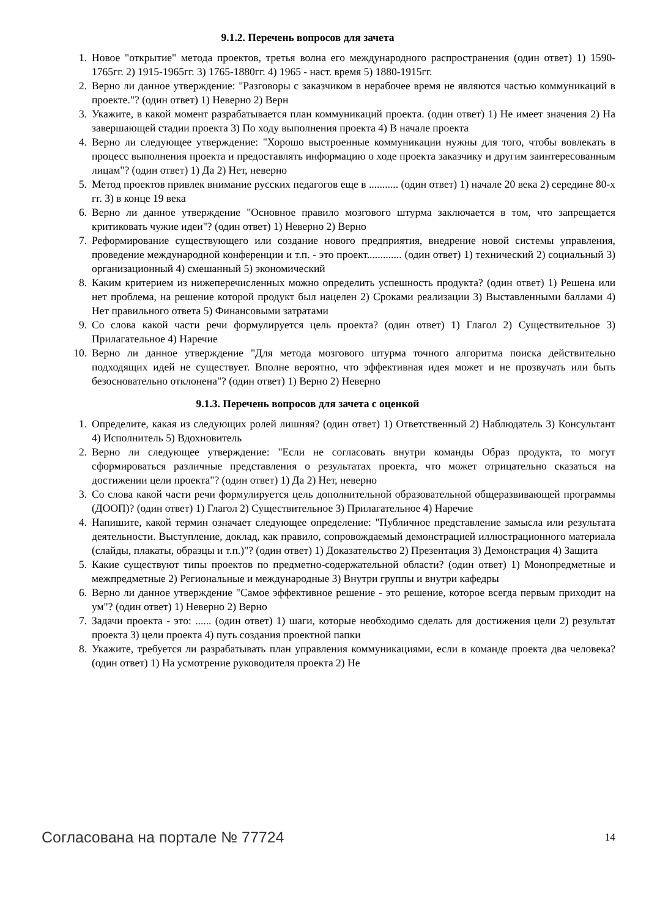9.1.2. Перечень вопросов для зачета
1. Новое "открытие" метода проектов, третья волна его международного распространения (один ответ) 1) 1590-1765гг. 2) 1915-1965гг. 3) 1765-1880гг. 4) 1965 - наст. время 5) 1880-1915гг.
2. Верно ли данное утверждение: "Разговоры с заказчиком в нерабочее время не являются частью коммуникаций в проекте."? (один ответ) 1) Неверно 2) Верн
3. Укажите, в какой момент разрабатывается план коммуникаций проекта. (один ответ) 1) Не имеет значения 2) На завершающей стадии проекта 3) По ходу выполнения проекта 4) В начале проекта
4. Верно ли следующее утверждение: "Хорошо выстроенные коммуникации нужны для того, чтобы вовлекать в процесс выполнения проекта и предоставлять информацию о ходе проекта заказчику и другим заинтересованным лицам"? (один ответ) 1) Да 2) Нет, неверно
5. Метод проектов привлек внимание русских педагогов еще в ........... (один ответ) 1) начале 20 века 2) середине 80-х гг. 3) в конце 19 века
6. Верно ли данное утверждение "Основное правило мозгового штурма заключается в том, что запрещается критиковать чужие идеи"? (один ответ) 1) Неверно 2) Верно
7. Реформирование существующего или создание нового предприятия, внедрение новой системы управления, проведение международной конференции и т.п. - это проект............. (один ответ) 1) технический 2) социальный 3) организационный 4) смешанный 5) экономический
8. Каким критерием из нижеперечисленных можно определить успешность продукта? (один ответ) 1) Решена или нет проблема, на решение которой продукт был нацелен 2) Сроками реализации 3) Выставленными баллами 4) Нет правильного ответа 5) Финансовыми затратами
9. Со слова какой части речи формулируется цель проекта? (один ответ) 1) Глагол 2) Существительное 3) Прилагательное 4) Наречие
10. Верно ли данное утверждение "Для метода мозгового штурма точного алгоритма поиска действительно подходящих идей не существует. Вполне вероятно, что эффективная идея может и не прозвучать или быть безосновательно отклонена"? (один ответ) 1) Верно 2) Неверно
9.1.3. Перечень вопросов для зачета с оценкой
1. Определите, какая из следующих ролей лишняя? (один ответ) 1) Ответственный 2) Наблюдатель 3) Консультант 4) Исполнитель 5) Вдохновитель
2. Верно ли следующее утверждение: "Если не согласовать внутри команды Образ продукта, то могут сформироваться различные представления о результатах проекта, что может отрицательно сказаться на достижении цели проекта"? (один ответ) 1) Да 2) Нет, неверно
3. Со слова какой части речи формулируется цель дополнительной образовательной общеразвивающей программы (ДООП)? (один ответ) 1) Глагол 2) Существительное 3) Прилагательное 4) Наречие
4. Напишите, какой термин означает следующее определение: "Публичное представление замысла или результата деятельности. Выступление, доклад, как правило, сопровождаемый демонстрацией иллюстрационного материала (слайды, плакаты, образцы и т.п.)"? (один ответ) 1) Доказательство 2) Презентация 3) Демонстрация 4) Защита
5. Какие существуют типы проектов по предметно-содержательной области? (один ответ) 1) Монопредметные и межпредметные 2) Региональные и международные 3) Внутри группы и внутри кафедры
6. Верно ли данное утверждение "Самое эффективное решение - это решение, которое всегда первым приходит на ум"? (один ответ) 1) Неверно 2) Верно
7. Задачи проекта - это: ...... (один ответ) 1) шаги, которые необходимо сделать для достижения цели 2) результат проекта 3) цели проекта 4) путь создания проектной папки
8. Укажите, требуется ли разрабатывать план управления коммуникациями, если в команде проекта два человека? (один ответ) 1) На усмотрение руководителя проекта 2) Не
Согласована на портале № 77724 14